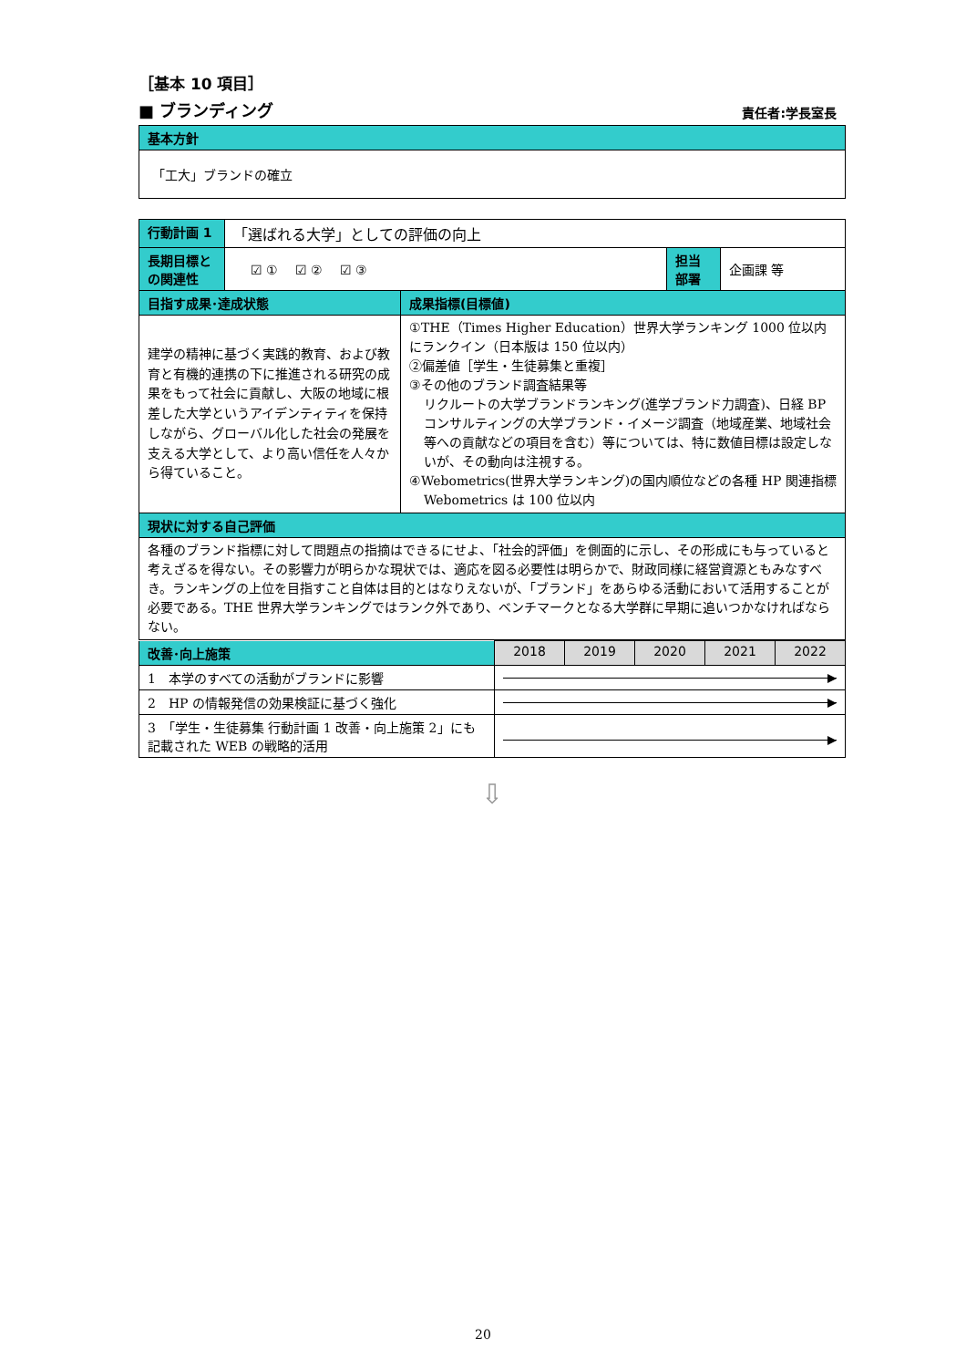［基本 10 項目］
■ ブランディング 責任者:学長室長
| 基本方針 |
| --- |
| 「工大」ブランドの確立 |
| 行動計画 1 | 「選ばれる大学」としての評価の向上 | | |
| 長期目標と の関連性 | ☑ ① ☑ ② ☑ ③ | 担当 部署 | 企画課 等 |
| 目指す成果･達成状態 | 成果指標(目標値) |
| --- | --- |
| 建学の精神に基づく実践的教育、および教育と有機的連携の下に推進される研究の成果をもって社会に貢献し、大阪の地域に根差した大学というアイデンティティを保持しながら、グローバル化した社会の発展を支える大学として、より高い信任を人々から得ていること。 | ①THE（Times Higher Education）世界大学ランキング 1000 位以内にランクイン（日本版は 150 位以内） ②偏差値［学生・生徒募集と重複］ ③その他のブランド調査結果等 リクルートの大学ブランドランキング(進学ブランド力調査)、日経 BP コンサルティングの大学ブランド・イメージ調査（地域産業、地域社会等への貢献などの項目を含む）等については、特に数値目標は設定しないが、その動向は注視する。 ④Webometrics(世界大学ランキング)の国内順位などの各種 HP 関連指標 Webometrics は 100 位以内 |
| 現状に対する自己評価 | |
| 各種のブランド指標に対して問題点の指摘はできるにせよ、「社会的評価」を側面的に示し、その形成にも与っていると考えざるを得ない。その影響力が明らかな現状では、適応を図る必要性は明らかで、財政同様に経営資源ともみなすべき。ランキングの上位を目指すこと自体は目的とはなりえないが、「ブランド」をあらゆる活動において活用することが必要である。THE 世界大学ランキングではランク外であり、ベンチマークとなる大学群に早期に追いつかなければならない。 | |
| 改善･向上施策 | 2018 | 2019 | 2020 | 2021 | 2022 |
| --- | --- | --- | --- | --- | --- |
| 1 本学のすべての活動がブランドに影響 | | | | | |
| 2 HP の情報発信の効果検証に基づく強化 | | | | | |
| 3 「学生・生徒募集 行動計画 1 改善・向上施策 2」にも記載された WEB の戦略的活用 | | | | | |
⇩
20